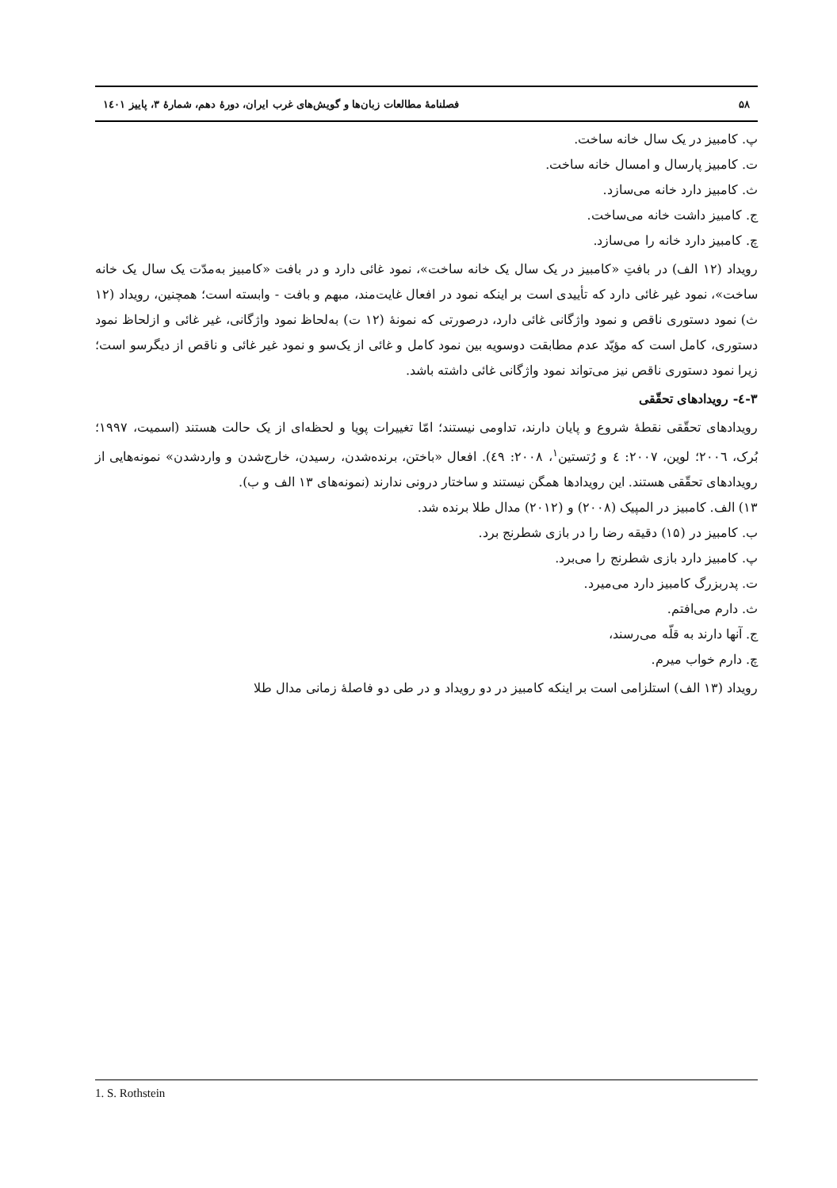۵۸ فصلنامهٔ مطالعات زبان‌ها و گویش‌های غرب ایران، دورهٔ دهم، شمارهٔ ۳، پاییز ۱٤۰۱
پ. کامبیز در یک سال خانه ساخت.
ت. کامبیز پارسال و امسال خانه ساخت.
ث. کامبیز دارد خانه می‌سازد.
ج. کامبیز داشت خانه می‌ساخت.
چ. کامبیز دارد خانه را می‌سازد.
رویداد (۱۲ الف) در بافتِ «کامبیز در یک سال یک خانه ساخت»، نمود غائی دارد و در بافت «کامبیز به‌مدّت یک سال یک خانه ساخت»، نمود غیر غائی دارد که تأییدی است بر اینکه نمود در افعال غایت‌مند، مبهم و بافت - وابسته است؛ همچنین، رویداد (۱۲ ث) نمود دستوری ناقص و نمود واژگانی غائی دارد، درصورتی که نمونهٔ (۱۲ ت) به‌لحاظ نمود واژگانی، غیر غائی و ازلحاظ نمود دستوری، کامل است که مؤیّد عدم مطابقت دوسویه بین نمود کامل و غائی از یک‌سو و نمود غیر غائی و ناقص از دیگرسو است؛ زیرا نمود دستوری ناقص نیز می‌تواند نمود واژگانی غائی داشته باشد.
۳-٤- رویدادهای تحقّقی
رویدادهای تحقّقی نقطهٔ شروع و پایان دارند، تداومی نیستند؛ امّا تغییرات پویا و لحظه‌ای از یک حالت هستند (اسمیت، ۱۹۹۷؛ بُرک، ۲۰۰٦؛ لوین، ۲۰۰۷: ٤ و رُتستین<sup>۱</sup>، ۲۰۰۸: ٤۹). افعال «باختن، برنده‌شدن، رسیدن، خارج‌شدن و واردشدن» نمونه‌هایی از رویدادهای تحقّقی هستند. این رویدادها همگن نیستند و ساختار درونی ندارند (نمونه‌های ۱۳ الف و ب).
۱۳) الف. کامبیز در المپیک (۲۰۰۸) و (۲۰۱۲) مدال طلا برنده شد.
ب. کامبیز در (۱۵) دقیقه رضا را در بازی شطرنج برد.
پ. کامبیز دارد بازی شطرنج را می‌برد.
ت. پدربزرگ کامبیز دارد می‌میرد.
ث. دارم می‌افتم.
ج. آنها دارند به قلّه می‌رسند،
چ. دارم خواب میرم.
رویداد (۱۳ الف) استلزامی است بر اینکه کامبیز در دو رویداد و در طی دو فاصلهٔ زمانی مدال طلا
1. S. Rothstein